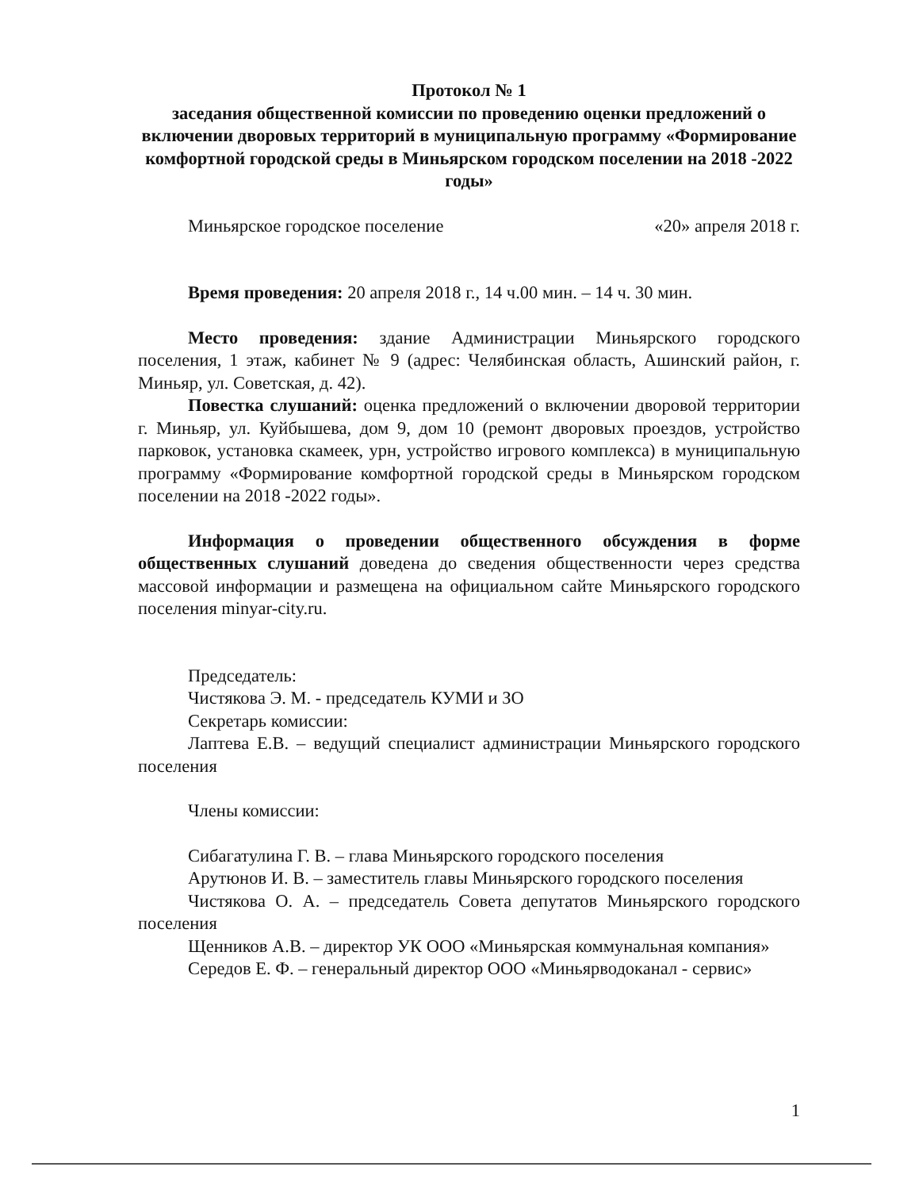Протокол № 1
заседания общественной комиссии по проведению оценки предложений о включении дворовых территорий в муниципальную программу «Формирование комфортной городской среды в Миньярском городском поселении на 2018 -2022 годы»
Миньярское городское поселение «20» апреля 2018 г.
Время проведения: 20 апреля 2018 г., 14 ч.00 мин. – 14 ч. 30 мин.
Место проведения: здание Администрации Миньярского городского поселения, 1 этаж, кабинет № 9 (адрес: Челябинская область, Ашинский район, г. Миньяр, ул. Советская, д. 42).
Повестка слушаний: оценка предложений о включении дворовой территории г. Миньяр, ул. Куйбышева, дом 9, дом 10 (ремонт дворовых проездов, устройство парковок, установка скамеек, урн, устройство игрового комплекса) в муниципальную программу «Формирование комфортной городской среды в Миньярском городском поселении на 2018 -2022 годы».
Информация о проведении общественного обсуждения в форме общественных слушаний доведена до сведения общественности через средства массовой информации и размещена на официальном сайте Миньярского городского поселения minyar-city.ru.
Председатель:
Чистякова Э. М. - председатель КУМИ и ЗО
Секретарь комиссии:
Лаптева Е.В. – ведущий специалист администрации Миньярского городского поселения
Члены комиссии:
Сибагатулина Г. В. – глава Миньярского городского поселения
Арутюнов И. В. – заместитель главы Миньярского городского поселения
Чистякова О. А. – председатель Совета депутатов Миньярского городского поселения
Щенников А.В. – директор УК ООО «Миньярская коммунальная компания»
Середов Е. Ф. – генеральный директор ООО «Миньярводоканал - сервис»
1